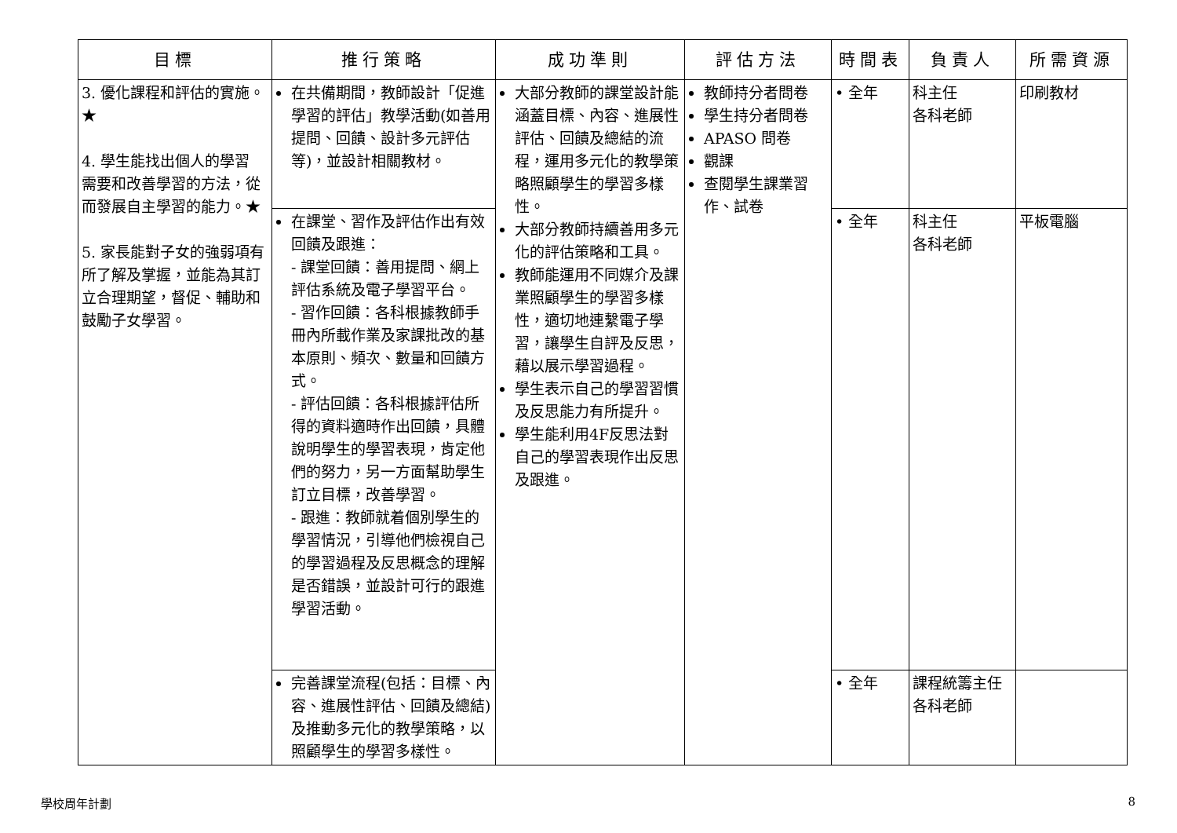| 目標 | 推行策略 | 成功準則 | 評估方法 | 時間表 | 負責人 | 所需資源 |
| --- | --- | --- | --- | --- | --- | --- |
| 3. 優化課程和評估的實施。★ 4. 學生能找出個人的學習 需要和改善學習的方法，從而發展自主學習的能力。★ 5. 家長能對子女的強弱項有所了解及掌握，並能為其訂立合理期望，督促、輔助和鼓勵子女學習。 | 在共備期間，教師設計「促進學習的評估」教學活動(如善用提問、回饋、設計多元評估等)，並設計相關教材。 | 大部分教師的課堂設計能涵蓋目標、內容、進展性評估、回饋及總結的流程，運用多元化的教學策略照顧學生的學習多樣性。 大部分教師持續善用多元化的評估策略和工具。 教師能運用不同媒介及課業照顧學生的學習多樣性，適切地連繫電子學習，讓學生自評及反思，藉以展示學習過程。 學生表示自己的學習習慣及反思能力有所提升。 學生能利用4F反思法對自己的學習表現作出反思及跟進。 | 教師持分者問卷 學生持分者問卷 APASO 問卷 觀課 查閱學生課業習作、試卷 | • 全年 | 科主任 各科老師 | 印刷教材 |
| | 在課堂、習作及評估作出有效回饋及跟進： - 課堂回饋：善用提問、網上評估系統及電子學習平台。 - 習作回饋：各科根據教師手冊內所載作業及家課批改的基本原則、頻次、數量和回饋方式。 - 評估回饋：各科根據評估所得的資料適時作出回饋，具體說明學生的學習表現，肯定他們的努力，另一方面幫助學生訂立目標，改善學習。 - 跟進：教師就着個別學生的學習情況，引導他們檢視自己的學習過程及反思概念的理解是否錯誤，並設計可行的跟進學習活動。 | | | • 全年 | 科主任 各科老師 | 平板電腦 |
| | 完善課堂流程(包括：目標、內容、進展性評估、回饋及總結) 及推動多元化的教學策略，以照顧學生的學習多樣性。 | | | • 全年 | 課程統籌主任 各科老師 | |
學校周年計劃 8